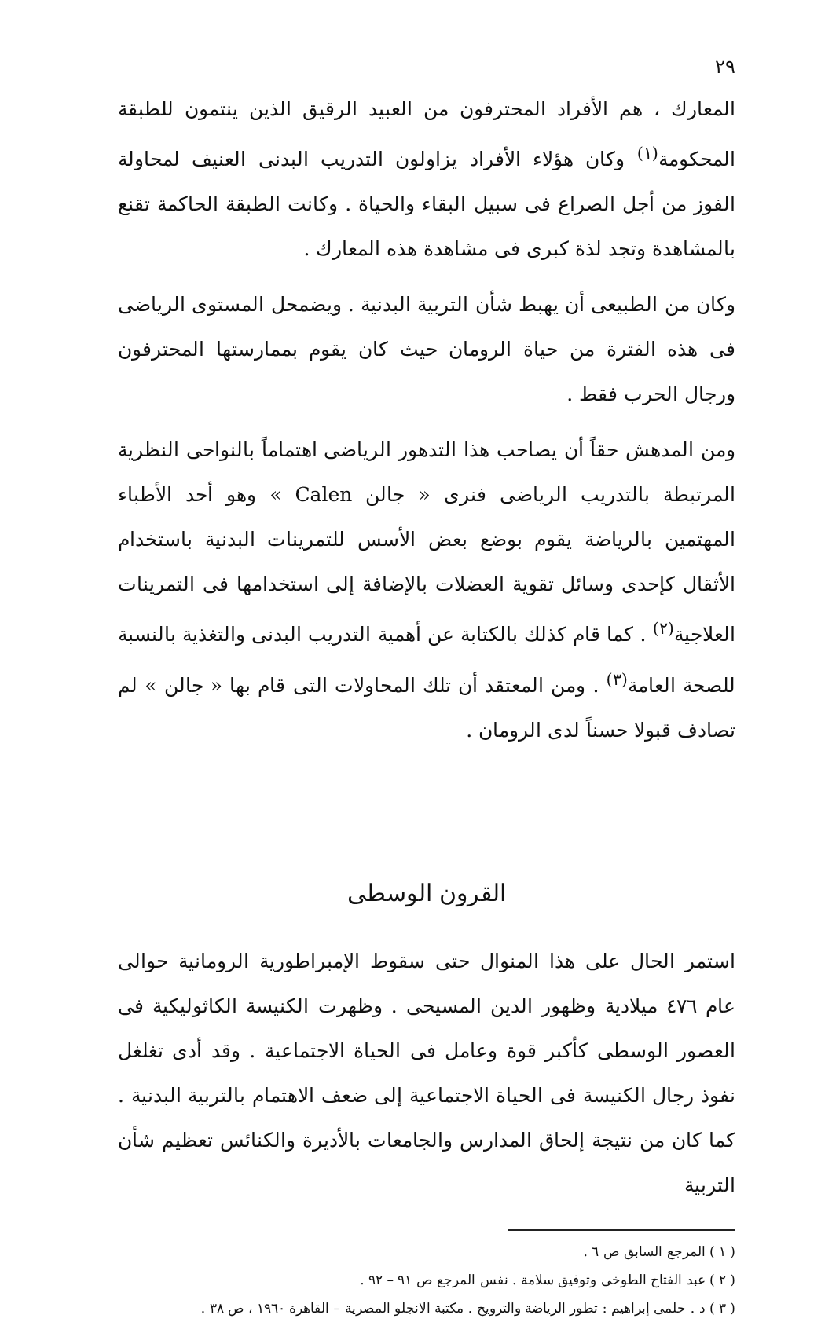٢٩
المعارك ، هم الأفراد المحترفون من العبيد الرقيق الذين ينتمون للطبقة المحكومة<sup>(١)</sup> وكان هؤلاء الأفراد يزاولون التدريب البدنى العنيف لمحاولة الفوز من أجل الصراع فى سبيل البقاء والحياة . وكانت الطبقة الحاكمة تقنع بالمشاهدة وتجد لذة كبرى فى مشاهدة هذه المعارك .
وكان من الطبيعى أن يهبط شأن التربية البدنية . ويضمحل المستوى الرياضى فى هذه الفترة من حياة الرومان حيث كان يقوم بممارستها المحترفون ورجال الحرب فقط .
ومن المدهش حقاً أن يصاحب هذا التدهور الرياضى اهتماماً بالنواحى النظرية المرتبطة بالتدريب الرياضى فنرى « جالن Calen » وهو أحد الأطباء المهتمين بالرياضة يقوم بوضع بعض الأسس للتمرينات البدنية باستخدام الأثقال كإحدى وسائل تقوية العضلات بالإضافة إلى استخدامها فى التمرينات العلاجية<sup>(٢)</sup> . كما قام كذلك بالكتابة عن أهمية التدريب البدنى والتغذية بالنسبة للصحة العامة<sup>(٣)</sup> . ومن المعتقد أن تلك المحاولات التى قام بها « جالن » لم تصادف قبولا حسناً لدى الرومان .
القرون الوسطى
استمر الحال على هذا المنوال حتى سقوط الإمبراطورية الرومانية حوالى عام ٤٧٦ ميلادية وظهور الدين المسيحى . وظهرت الكنيسة الكاثوليكية فى العصور الوسطى كأكبر قوة وعامل فى الحياة الاجتماعية . وقد أدى تغلغل نفوذ رجال الكنيسة فى الحياة الاجتماعية إلى ضعف الاهتمام بالتربية البدنية . كما كان من نتيجة إلحاق المدارس والجامعات بالأديرة والكنائس تعظيم شأن التربية
( ١ ) المرجع السابق ص ٦ .
( ٢ ) عبد الفتاح الطوخى وتوفيق سلامة . نفس المرجع ص ٩١ – ٩٢ .
( ٣ ) د . حلمى إبراهيم : تطور الرياضة والترويح . مكتبة الانجلو المصرية – القاهرة ١٩٦٠ ، ص ٣٨ .